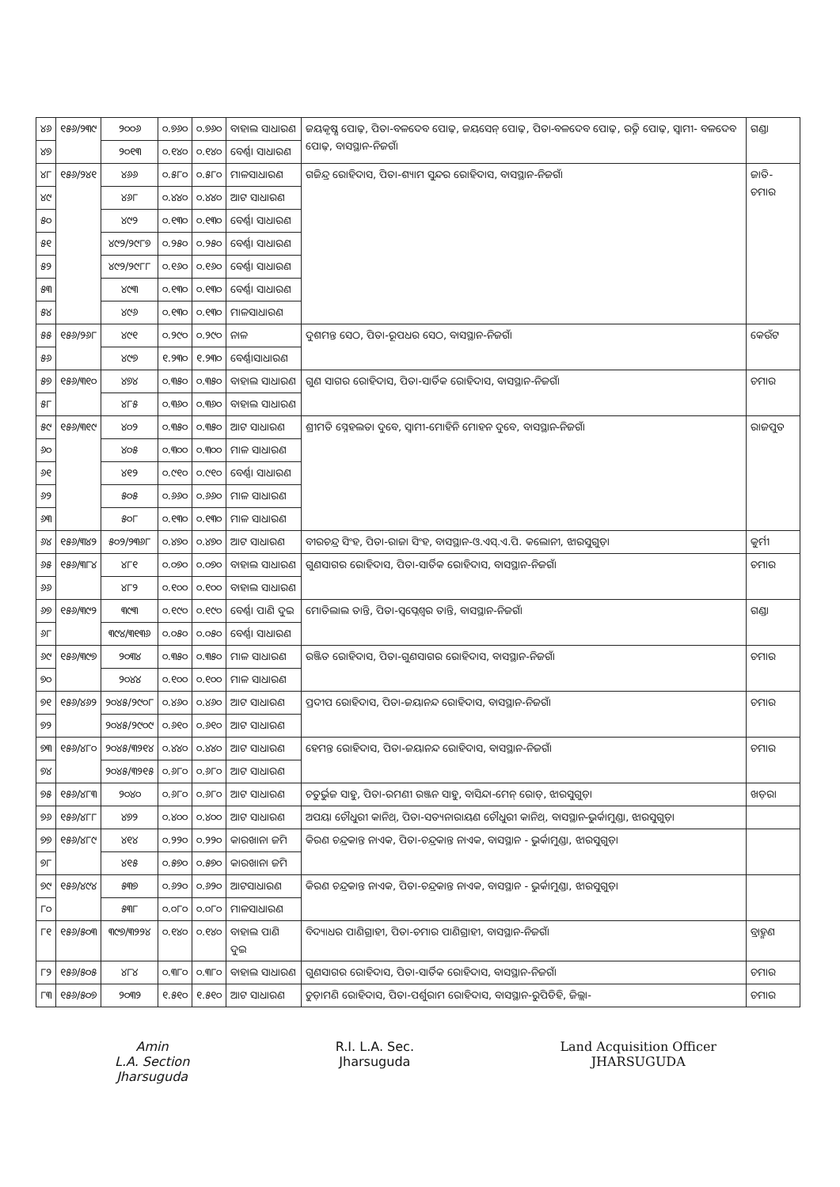| ୪୬ | ୧୫୬/୨୩୯ | ୨୦୦୬ | ୦.୭୬୦ | ୦.୭୬୦ | ବାହାଲ ସାଧାରଣ | ଜୟକୃଷ୍ଣ ପୋଢ଼, ପିତା-ବଳଦେବ ପୋଢ଼, ଜୟସେନ୍ ପୋଢ଼, ପିତା-ବଳଦେବ ପୋଢ଼, ରତ୍ନି ପୋଢ଼, ସ୍ୱାମୀ- ବଳଦେବ ପୋଢ଼, ବାସସ୍ଥାନ-ନିଜଗାଁ | ଗଣ୍ଡା |
| ୪୭ | | ୨୦୧୩ | ୦.୧୪୦ | ୦.୧୪୦ | ବେର୍ଣ୍ଣା ସାଧାରଣ | | |
| ୪୮ | ୧୫୬/୨୪୧ | ୪୬୬ | ୦.୫୮୦ | ୦.୫୮୦ | ମାଳସାଧାରଣ | ଗଜିନ୍ଦ୍ର ରୋହିଦାସ, ପିତା-ଶ୍ୟାମ ସୁନ୍ଦର ରୋହିଦାସ, ବାସସ୍ଥାନ-ନିଜଗାଁ | ଜାତି-ଚମାର |
| ୪୯ | | ୪୬୮ | ୦.୪୪୦ | ୦.୪୪୦ | ଆଟ ସାଧାରଣ | | |
| ୫୦ | | ୪୯୨ | ୦.୧୩୦ | ୦.୧୩୦ | ବେର୍ଣ୍ଣା ସାଧାରଣ | | |
| ୫୧ | | ୪୯୨/୨୯୮୭ | ୦.୨୫୦ | ୦.୨୫୦ | ବେର୍ଣ୍ଣା ସାଧାରଣ | | |
| ୫୨ | | ୪୯୨/୨୯୮୮ | ୦.୧୬୦ | ୦.୧୬୦ | ବେର୍ଣ୍ଣା ସାଧାରଣ | | |
| ୫୩ | | ୪୯୩ | ୦.୧୩୦ | ୦.୧୩୦ | ବେର୍ଣ୍ଣା ସାଧାରଣ | | |
| ୫୪ | | ୪୯୬ | ୦.୧୩୦ | ୦.୧୩୦ | ମାଳସାଧାରଣ | | |
| ୫୫ | ୧୫୬/୨୬୮ | ୪୯୧ | ୦.୨୯୦ | ୦.୨୯୦ | ନାଳ | ଦୁଶମନ୍ତ ସେଠ, ପିତା-ରୂପଧର ସେଠ, ବାସସ୍ଥାନ-ନିଜଗାଁ | କେଉଁଟ |
| ୫୬ | | ୪୯୭ | ୧.୨୩୦ | ୧.୨୩୦ | ବେର୍ଣ୍ଣାସାଧାରଣ | | |
| ୫୭ | ୧୫୬/୩୧୦ | ୪୭୪ | ୦.୩୫୦ | ୦.୩୫୦ | ବାହାଲ ସାଧାରଣ | ଗୁଣ ସାଗର ରୋହିଦାସ, ପିତା-ସାର୍ତିକ ରୋହିଦାସ, ବାସସ୍ଥାନ-ନିଜଗାଁ | ଚମାର |
| ୫୮ | | ୪୮୫ | ୦.୩୬୦ | ୦.୩୬୦ | ବାହାଲ ସାଧାରଣ | | |
| ୫୯ | ୧୫୬/୩୧୯ | ୪୦୨ | ୦.୩୫୦ | ୦.୩୫୦ | ଆଟ ସାଧାରଣ | ଶ୍ରୀମତି ସ୍ନେହଲତା ଦୁବେ, ସ୍ୱାମୀ-ମୋହିନି ମୋହନ ଦୁବେ, ବାସସ୍ଥାନ-ନିଜଗାଁ | ରାଜପୁତ |
| ୬୦ | | ୪୦୫ | ୦.୩୦୦ | ୦.୩୦୦ | ମାଳ ସାଧାରଣ | | |
| ୬୧ | | ୪୧୨ | ୦.୯୧୦ | ୦.୯୧୦ | ବେର୍ଣ୍ଣା ସାଧାରଣ | | |
| ୬୨ | | ୫୦୫ | ୦.୬୬୦ | ୦.୬୬୦ | ମାଳ ସାଧାରଣ | | |
| ୬୩ | | ୫୦୮ | ୦.୧୩୦ | ୦.୧୩୦ | ମାଳ ସାଧାରଣ | | |
| ୬୪ | ୧୫୬/୩୪୨ | ୫୦୨/୨୩୬୮ | ୦.୪୭୦ | ୦.୪୭୦ | ଆଟ ସାଧାରଣ | ବୀରଚନ୍ଦ୍ର ସିଂହ, ପିତା-ରାଜା ସିଂହ, ବାସସ୍ଥାନ-ଓ.ଏସ୍.ଏ.ପି. କଲୋନୀ, ଝାରସୁଗୁଡ଼ା | କୁର୍ମୀ |
| ୬୫ | ୧୫୬/୩୮୪ | ୪୮୧ | ୦.୦୭୦ | ୦.୦୭୦ | ବାହାଲ ସାଧାରଣ | ଗୁଣସାଗର ରୋହିଦାସ, ପିତା-ସାର୍ତିକ ରୋହିଦାସ, ବାସସ୍ଥାନ-ନିଜଗାଁ | ଚମାର |
| ୬୬ | | ୪୮୨ | ୦.୧୦୦ | ୦.୧୦୦ | ବାହାଲ ସାଧାରଣ | | |
| ୬୭ | ୧୫୬/୩୯୨ | ୩୯୩ | ୦.୧୯୦ | ୦.୧୯୦ | ବେର୍ଣ୍ଣା ପାଣି ଦୁଇ | ମୋତିଲାଲ ତାନ୍ତି, ପିତା-ସ୍ୱପ୍ନେଶ୍ୱର ତାନ୍ତି, ବାସସ୍ଥାନ-ନିଜଗାଁ | ଗଣ୍ଡା |
| ୬୮ | | ୩୯୪/୩୧୩୬ | ୦.୦୫୦ | ୦.୦୫୦ | ବେର୍ଣ୍ଣା ସାଧାରଣ | | |
| ୬୯ | ୧୫୬/୩୯୭ | ୨୦୩୪ | ୦.୩୫୦ | ୦.୩୫୦ | ମାଳ ସାଧାରଣ | ରଞ୍ଜିତ ରୋହିଦାସ, ପିତା-ଗୁଣସାଗର ରୋହିଦାସ, ବାସସ୍ଥାନ-ନିଜଗାଁ | ଚମାର |
| ୭୦ | | ୨୦୪୪ | ୦.୧୦୦ | ୦.୧୦୦ | ମାଳ ସାଧାରଣ | | |
| ୭୧ | ୧୫୬/୪୬୨ | ୨୦୪୫/୨୯୦୮ | ୦.୪୬୦ | ୦.୪୬୦ | ଆଟ ସାଧାରଣ | ପ୍ରଦୀପ ରୋହିଦାସ, ପିତା-ଜୟାନନ୍ଦ ରୋହିଦାସ, ବାସସ୍ଥାନ-ନିଜଗାଁ | ଚମାର |
| ୭୨ | | ୨୦୪୫/୨୯୦୯ | ୦.୬୧୦ | ୦.୬୧୦ | ଆଟ ସାଧାରଣ | | |
| ୭୩ | ୧୫୬/୪୮୦ | ୨୦୪୫/୩୨୧୪ | ୦.୪୪୦ | ୦.୪୪୦ | ଆଟ ସାଧାରଣ | ହେମନ୍ତ ରୋହିଦାସ, ପିତା-ଜୟାନନ୍ଦ ରୋହିଦାସ, ବାସସ୍ଥାନ-ନିଜଗାଁ | ଚମାର |
| ୭୪ | | ୨୦୪୫/୩୨୧୫ | ୦.୬୮୦ | ୦.୬୮୦ | ଆଟ ସାଧାରଣ | | |
| ୭୫ | ୧୫୬/୪୮୩ | ୨୦୪୦ | ୦.୬୮୦ | ୦.୬୮୦ | ଆଟ ସାଧାରଣ | ଚତୁର୍ଭୁଜ ସାହୁ, ପିତା-ରମଣୀ ରଞ୍ଜନ ସାହୁ, ବାସିନ୍ଦା-ମେନ୍ ରୋଡ୍, ଝାରସୁଗୁଡ଼ା | ଖଡ଼ରା |
| ୭୬ | ୧୫୬/୪୮୮ | ୪୭୨ | ୦.୪୦୦ | ୦.୪୦୦ | ଆଟ ସାଧାରଣ | ଅପୟା ଚୌଧୁରୀ କାନିଥ୍, ପିତା-ସତ୍ୟନାରାୟଣ ଚୌଧୁରୀ କାନିଥ୍, ବାସସ୍ଥାନ-ଭୁର୍କାମୁଣ୍ଡା, ଝାରସୁଗୁଡ଼ା | |
| ୭୭ | ୧୫୬/୪୮୯ | ୪୧୪ | ୦.୨୨୦ | ୦.୨୨୦ | କାରଖାନା ଜମି | କିରଣ ଚନ୍ଦ୍ରକାନ୍ତ ନାଏକ, ପିତା-ଚନ୍ଦ୍ରକାନ୍ତ ନାଏକ, ବାସସ୍ଥାନ - ଭୁର୍କାମୁଣ୍ଡା, ଝାରସୁଗୁଡ଼ା | |
| ୭୮ | | ୪୧୫ | ୦.୫୭୦ | ୦.୫୭୦ | କାରଖାନା ଜମି | | |
| ୭୯ | ୧୫୬/୪୯୪ | ୫୩୭ | ୦.୬୨୦ | ୦.୬୨୦ | ଆଟସାଧାରଣ | କିରଣ ଚନ୍ଦ୍ରକାନ୍ତ ନାଏକ, ପିତା-ଚନ୍ଦ୍ରକାନ୍ତ ନାଏକ, ବାସସ୍ଥାନ - ଭୁର୍କାମୁଣ୍ଡା, ଝାରସୁଗୁଡ଼ା | |
| ୮୦ | | ୫୩୮ | ୦.୦୮୦ | ୦.୦୮୦ | ମାଳସାଧାରଣ | | |
| ୮୧ | ୧୫୬/୫୦୩ | ୩୯୭/୩୨୨୪ | ୦.୧୪୦ | ୦.୧୪୦ | ବାହାଲ ପାଣି ଦୁଇ | ବିଦ୍ୟାଧର ପାଣିଗ୍ରାହୀ, ପିତା-ଚମାର ପାଣିଗ୍ରାହୀ, ବାସସ୍ଥାନ-ନିଜଗାଁ | ବ୍ରାହ୍ମଣ |
| ୮୨ | ୧୫୬/୫୦୫ | ୪୮୪ | ୦.୩୮୦ | ୦.୩୮୦ | ବାହାଲ ସାଧାରଣ | ଗୁଣସାଗର ରୋହିଦାସ, ପିତା-ସାର୍ତିକ ରୋହିଦାସ, ବାସସ୍ଥାନ-ନିଜଗାଁ | ଚମାର |
| ୮୩ | ୧୫୬/୫୦୭ | ୨୦୩୨ | ୧.୫୧୦ | ୧.୫୧୦ | ଆଟ ସାଧାରଣ | ଚୁଡ଼ାମଣି ରୋହିଦାସ, ପିତା-ପର୍ଶୁରାମ ରୋହିଦାସ, ବାସସ୍ଥାନ-ରୁପିଡିହି, ଜିଲ୍ଲା- | ଚମାର |
Amin
L.A. Section
Jharsuguda
R.I. L.A. Sec.
Jharsuguda
Land Acquisition Officer
JHARSUGUDA